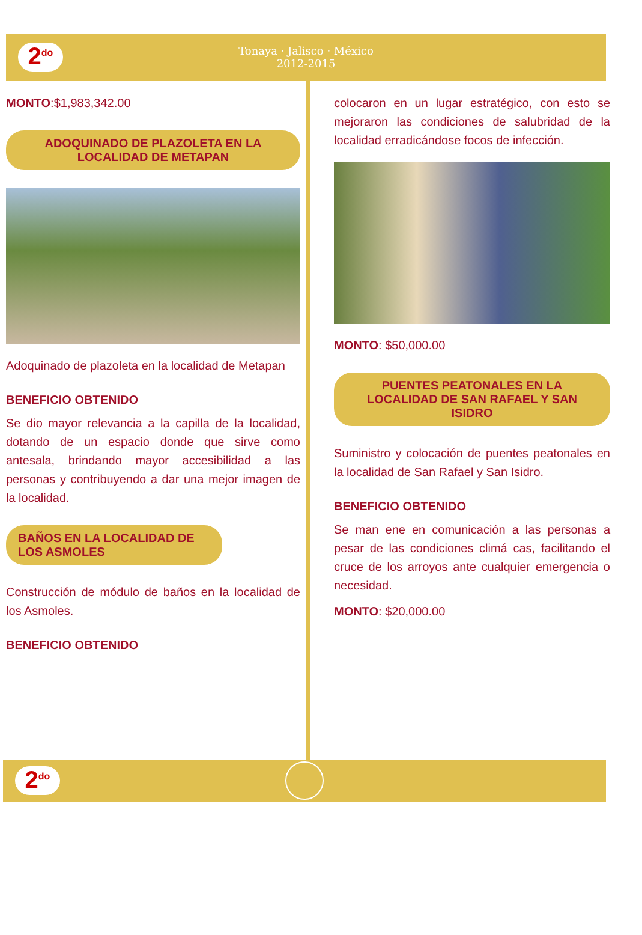2<sup>do</sup>
Tonaya · Jalisco · México
2012-2015
MONTO:$1,983,342.00
ADOQUINADO DE PLAZOLETA EN LA LOCALIDAD DE METAPAN
Adoquinado de plazoleta en la localidad de Metapan
BENEFICIO OBTENIDO
Se dio mayor relevancia a la capilla de la localidad, dotando de un espacio donde que sirve como antesala, brindando mayor accesibilidad a las personas y contribuyendo a dar una mejor imagen de la localidad.
BAÑOS EN LA LOCALIDAD DE LOS ASMOLES
Construcción de módulo de baños en la localidad de los Asmoles.
BENEFICIO OBTENIDO
colocaron en un lugar estratégico, con esto se mejoraron las condiciones de salubridad de la localidad erradicándose focos de infección.
MONTO: $50,000.00
PUENTES PEATONALES EN LA LOCALIDAD DE SAN RAFAEL Y SAN ISIDRO
Suministro y colocación de puentes peatonales en la localidad de San Rafael y San Isidro.
BENEFICIO OBTENIDO
Se man ene en comunicación a las personas a pesar de las condiciones climá cas, facilitando el cruce de los arroyos ante cualquier emergencia o necesidad.
MONTO: $20,000.00
2<sup>do</sup>